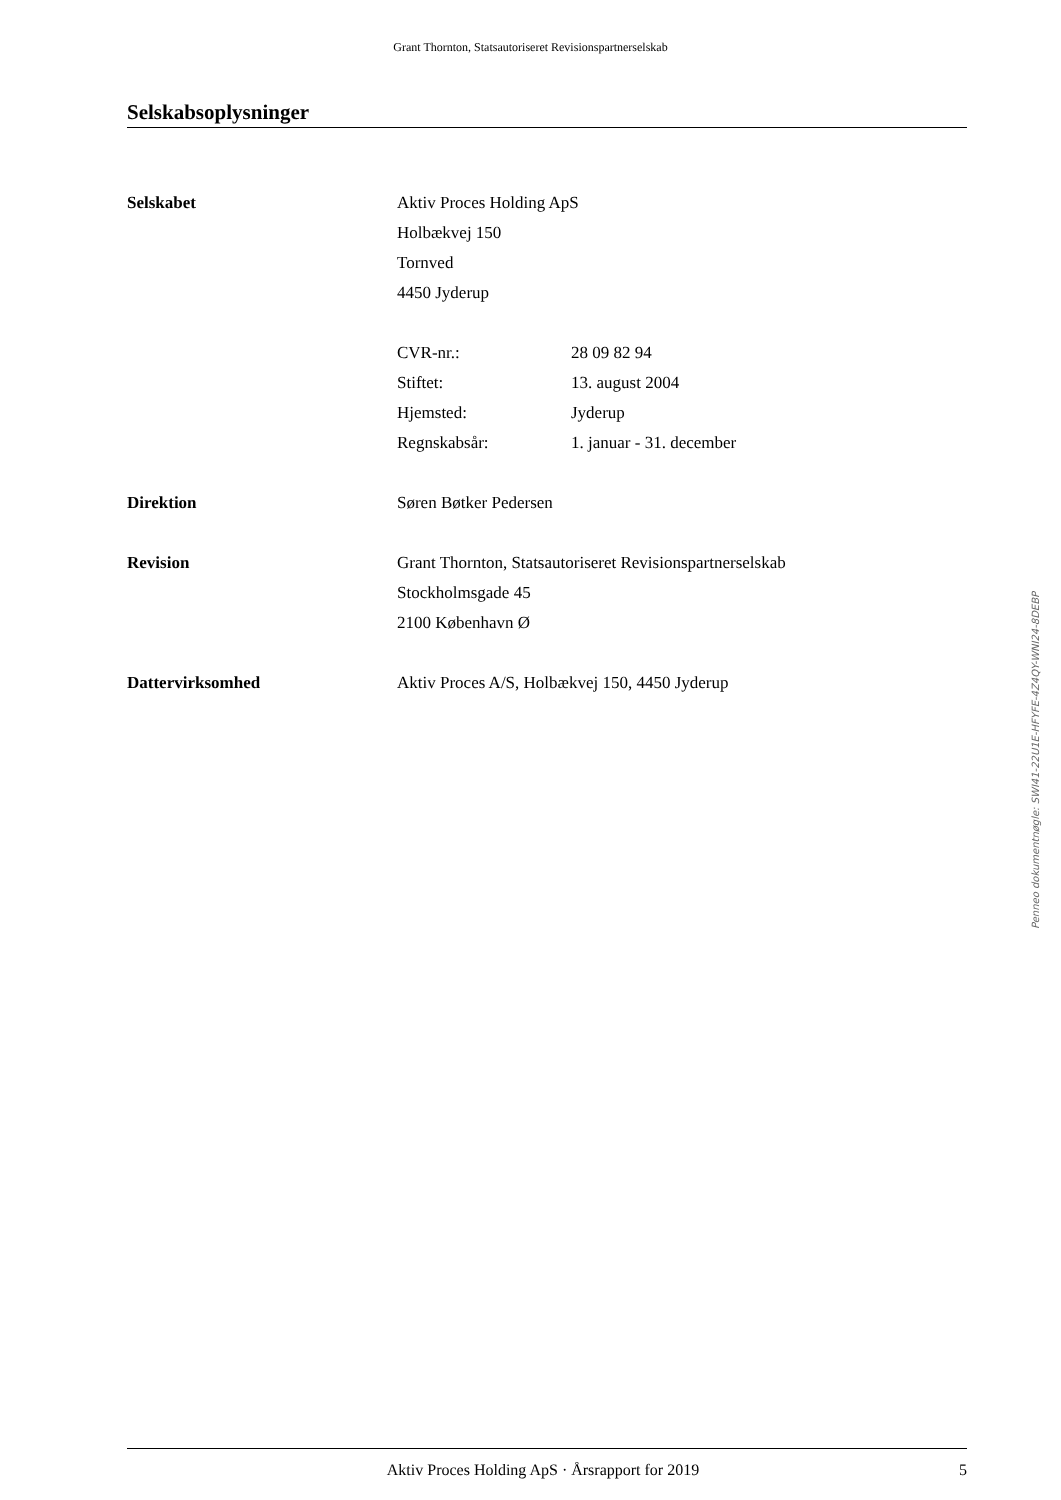Grant Thornton, Statsautoriseret Revisionspartnerselskab
Selskabsoplysninger
Selskabet Aktiv Proces Holding ApS
Holbækvej 150
Tornved
4450 Jyderup
CVR-nr.: 28 09 82 94
Stiftet: 13. august 2004
Hjemsted: Jyderup
Regnskabsår: 1. januar - 31. december
Direktion Søren Bøtker Pedersen
Revision Grant Thornton, Statsautoriseret Revisionspartnerselskab
Stockholmsgade 45
2100 København Ø
Dattervirksomhed Aktiv Proces A/S, Holbækvej 150, 4450 Jyderup
Penneo dokumentnøgle: SWI41-22U1E-HFYFE-4Z4QY-WNI24-8DEBP
Aktiv Proces Holding ApS · Årsrapport for 2019 5